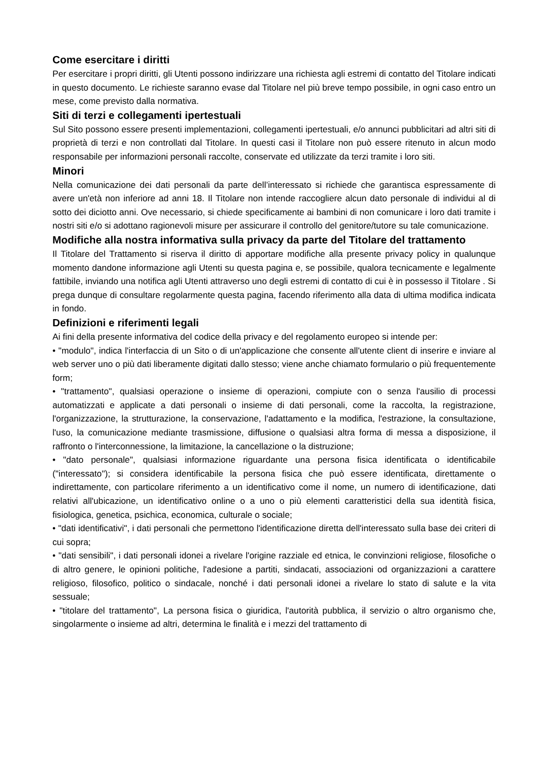Come esercitare i diritti
Per esercitare i propri diritti, gli Utenti possono indirizzare una richiesta agli estremi di contatto del Titolare indicati in questo documento. Le richieste saranno evase dal Titolare nel più breve tempo possibile, in ogni caso entro un mese, come previsto dalla normativa.
Siti di terzi e collegamenti ipertestuali
Sul Sito possono essere presenti implementazioni, collegamenti ipertestuali, e/o annunci pubblicitari ad altri siti di proprietà di terzi e non controllati dal Titolare. In questi casi il Titolare non può essere ritenuto in alcun modo responsabile per informazioni personali raccolte, conservate ed utilizzate da terzi tramite i loro siti.
Minori
Nella comunicazione dei dati personali da parte dell’interessato si richiede che garantisca espressamente di avere un'età non inferiore ad anni 18. Il Titolare non intende raccogliere alcun dato personale di individui al di sotto dei diciotto anni. Ove necessario, si chiede specificamente ai bambini di non comunicare i loro dati tramite i nostri siti e/o si adottano ragionevoli misure per assicurare il controllo del genitore/tutore su tale comunicazione.
Modifiche alla nostra informativa sulla privacy da parte del Titolare del trattamento
Il Titolare del Trattamento si riserva il diritto di apportare modifiche alla presente privacy policy in qualunque momento dandone informazione agli Utenti su questa pagina e, se possibile, qualora tecnicamente e legalmente fattibile, inviando una notifica agli Utenti attraverso uno degli estremi di contatto di cui è in possesso il Titolare . Si prega dunque di consultare regolarmente questa pagina, facendo riferimento alla data di ultima modifica indicata in fondo.
Definizioni e riferimenti legali
Ai fini della presente informativa del codice della privacy e del regolamento europeo si intende per:
• "modulo", indica l'interfaccia di un Sito o di un'applicazione che consente all'utente client di inserire e inviare al web server uno o più dati liberamente digitati dallo stesso; viene anche chiamato formulario o più frequentemente form;
• "trattamento", qualsiasi operazione o insieme di operazioni, compiute con o senza l'ausilio di processi automatizzati e applicate a dati personali o insieme di dati personali, come la raccolta, la registrazione, l'organizzazione, la strutturazione, la conservazione, l'adattamento e la modifica, l'estrazione, la consultazione, l'uso, la comunicazione mediante trasmissione, diffusione o qualsiasi altra forma di messa a disposizione, il raffronto o l'interconnessione, la limitazione, la cancellazione o la distruzione;
• "dato personale", qualsiasi informazione riguardante una persona fisica identificata o identificabile ("interessato"); si considera identificabile la persona fisica che può essere identificata, direttamente o indirettamente, con particolare riferimento a un identificativo come il nome, un numero di identificazione, dati relativi all'ubicazione, un identificativo online o a uno o più elementi caratteristici della sua identità fisica, fisiologica, genetica, psichica, economica, culturale o sociale;
• "dati identificativi", i dati personali che permettono l'identificazione diretta dell'interessato sulla base dei criteri di cui sopra;
• "dati sensibili", i dati personali idonei a rivelare l'origine razziale ed etnica, le convinzioni religiose, filosofiche o di altro genere, le opinioni politiche, l'adesione a partiti, sindacati, associazioni od organizzazioni a carattere religioso, filosofico, politico o sindacale, nonché i dati personali idonei a rivelare lo stato di salute e la vita sessuale;
• "titolare del trattamento", La persona fisica o giuridica, l'autorità pubblica, il servizio o altro organismo che, singolarmente o insieme ad altri, determina le finalità e i mezzi del trattamento di